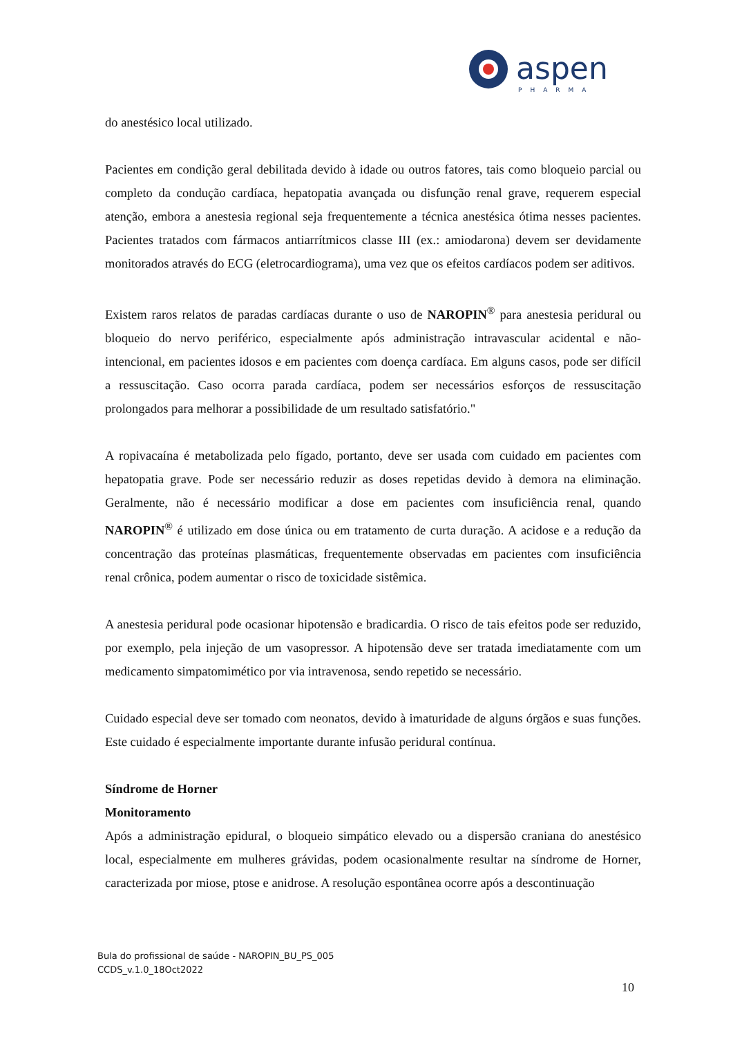aspen
PHARMA
do anestésico local utilizado.
Pacientes em condição geral debilitada devido à idade ou outros fatores, tais como bloqueio parcial ou completo da condução cardíaca, hepatopatia avançada ou disfunção renal grave, requerem especial atenção, embora a anestesia regional seja frequentemente a técnica anestésica ótima nesses pacientes. Pacientes tratados com fármacos antiarrítmicos classe III (ex.: amiodarona) devem ser devidamente monitorados através do ECG (eletrocardiograma), uma vez que os efeitos cardíacos podem ser aditivos.
Existem raros relatos de paradas cardíacas durante o uso de NAROPIN<sup>®</sup> para anestesia peridural ou bloqueio do nervo periférico, especialmente após administração intravascular acidental e não-intencional, em pacientes idosos e em pacientes com doença cardíaca. Em alguns casos, pode ser difícil a ressuscitação. Caso ocorra parada cardíaca, podem ser necessários esforços de ressuscitação prolongados para melhorar a possibilidade de um resultado satisfatório."
A ropivacaína é metabolizada pelo fígado, portanto, deve ser usada com cuidado em pacientes com hepatopatia grave. Pode ser necessário reduzir as doses repetidas devido à demora na eliminação. Geralmente, não é necessário modificar a dose em pacientes com insuficiência renal, quando NAROPIN<sup>®</sup> é utilizado em dose única ou em tratamento de curta duração. A acidose e a redução da concentração das proteínas plasmáticas, frequentemente observadas em pacientes com insuficiência renal crônica, podem aumentar o risco de toxicidade sistêmica.
A anestesia peridural pode ocasionar hipotensão e bradicardia. O risco de tais efeitos pode ser reduzido, por exemplo, pela injeção de um vasopressor. A hipotensão deve ser tratada imediatamente com um medicamento simpatomimético por via intravenosa, sendo repetido se necessário.
Cuidado especial deve ser tomado com neonatos, devido à imaturidade de alguns órgãos e suas funções. Este cuidado é especialmente importante durante infusão peridural contínua.
Síndrome de Horner
Monitoramento
Após a administração epidural, o bloqueio simpático elevado ou a dispersão craniana do anestésico local, especialmente em mulheres grávidas, podem ocasionalmente resultar na síndrome de Horner, caracterizada por miose, ptose e anidrose. A resolução espontânea ocorre após a descontinuação
Bula do profissional de saúde - NAROPIN_BU_PS_005
CCDS_v.1.0_18Oct2022
10